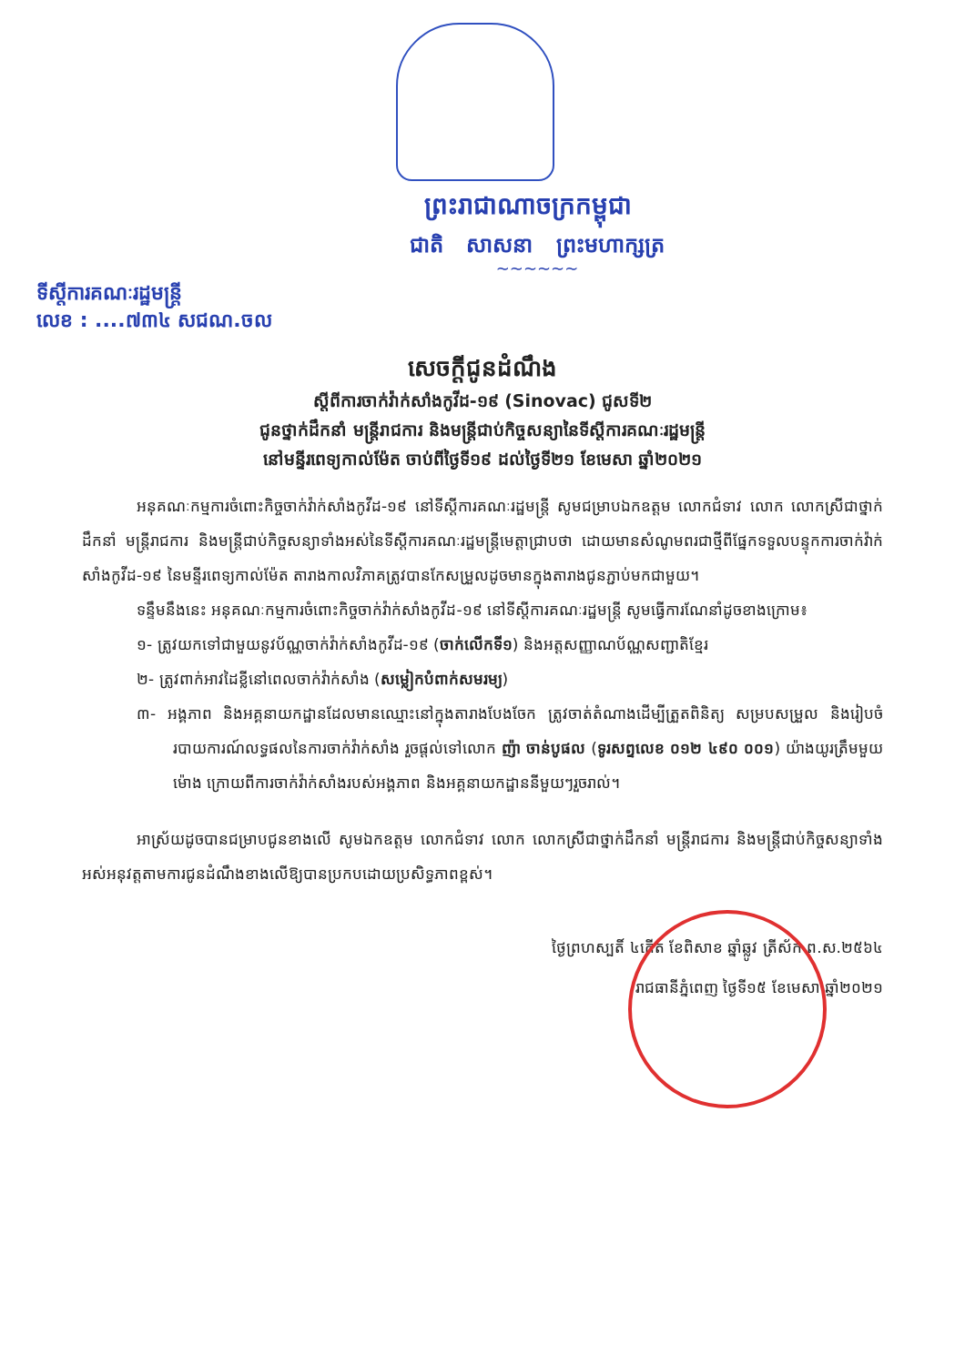ព្រះរាជាណាចក្រកម្ពុជា
ជាតិ សាសនា ព្រះមហាក្សត្រ
~~~~~~
ទីស្ដីការគណៈរដ្ឋមន្ត្រី
លេខ : ....៧៣៤ សជណ.ចល
សេចក្ដីជូនដំណឹង
ស្ដីពីការចាក់វ៉ាក់សាំងកូវីដ-១៩ (Sinovac) ជូសទី២
ជូនថ្នាក់ដឹកនាំ មន្ត្រីរាជការ និងមន្ត្រីជាប់កិច្ចសន្យានៃទីស្ដីការគណៈរដ្ឋមន្ត្រី
នៅមន្ទីរពេទ្យកាល់ម៉ែត ចាប់ពីថ្ងៃទី១៩ ដល់ថ្ងៃទី២១ ខែមេសា ឆ្នាំ២០២១
អនុគណៈកម្មការចំពោះកិច្ចចាក់វ៉ាក់សាំងកូវីដ-១៩ នៅទីស្ដីការគណៈរដ្ឋមន្ត្រី សូមជម្រាបឯកឧត្តម លោកជំទាវ លោក លោកស្រីជាថ្នាក់ដឹកនាំ មន្ត្រីរាជការ និងមន្ត្រីជាប់កិច្ចសន្យាទាំងអស់នៃទីស្ដីការគណៈរដ្ឋមន្ត្រីមេត្តាជ្រាបថា ដោយមានសំណូមពរជាថ្មីពីផ្នែកទទួលបន្ទុកការចាក់វ៉ាក់សាំងកូវីដ-១៩ នៃមន្ទីរពេទ្យកាល់ម៉ែត តារាងកាលវិភាគត្រូវបានកែសម្រួលដូចមានក្នុងតារាងជូនភ្ជាប់មកជាមួយ។
ទន្ទឹមនឹងនេះ អនុគណៈកម្មការចំពោះកិច្ចចាក់វ៉ាក់សាំងកូវីដ-១៩ នៅទីស្ដីការគណៈរដ្ឋមន្ត្រី សូមធ្វើការណែនាំដូចខាងក្រោម៖
១- ត្រូវយកទៅជាមួយនូវប័ណ្ណចាក់វ៉ាក់សាំងកូវីដ-១៩ (ចាក់លើកទី១) និងអត្តសញ្ញាណប័ណ្ណសញ្ជាតិខ្មែរ
២- ត្រូវពាក់អាវដៃខ្លីនៅពេលចាក់វ៉ាក់សាំង (សម្លៀកបំពាក់សមរម្យ)
៣- អង្គភាព និងអគ្គនាយកដ្ឋានដែលមានឈ្មោះនៅក្នុងតារាងបែងចែក ត្រូវចាត់តំណាងដើម្បីត្រួតពិនិត្យ សម្របសម្រួល និងរៀបចំរបាយការណ៍លទ្ធផលនៃការចាក់វ៉ាក់សាំង រួចផ្ដល់ទៅលោក ញ៉ា ចាន់បូផល (ទូរសព្ទលេខ ០១២ ៤៩០ ០០១) យ៉ាងយូរត្រឹមមួយម៉ោង ក្រោយពីការចាក់វ៉ាក់សាំងរបស់អង្គភាព និងអគ្គនាយកដ្ឋាននីមួយៗរួចរាល់។
អាស្រ័យដូចបានជម្រាបជូនខាងលើ សូមឯកឧត្តម លោកជំទាវ លោក លោកស្រីជាថ្នាក់ដឹកនាំ មន្ត្រីរាជការ និងមន្ត្រីជាប់កិច្ចសន្យាទាំងអស់អនុវត្តតាមការជូនដំណឹងខាងលើឱ្យបានប្រកបដោយប្រសិទ្ធភាពខ្ពស់។
ថ្ងៃព្រហស្បតិ៍ ៤កើត ខែពិសាខ ឆ្នាំឆ្លូវ ត្រីស័ក ព.ស.២៥៦៤
រាជធានីភ្នំពេញ ថ្ងៃទី១៥ ខែមេសា ឆ្នាំ២០២១